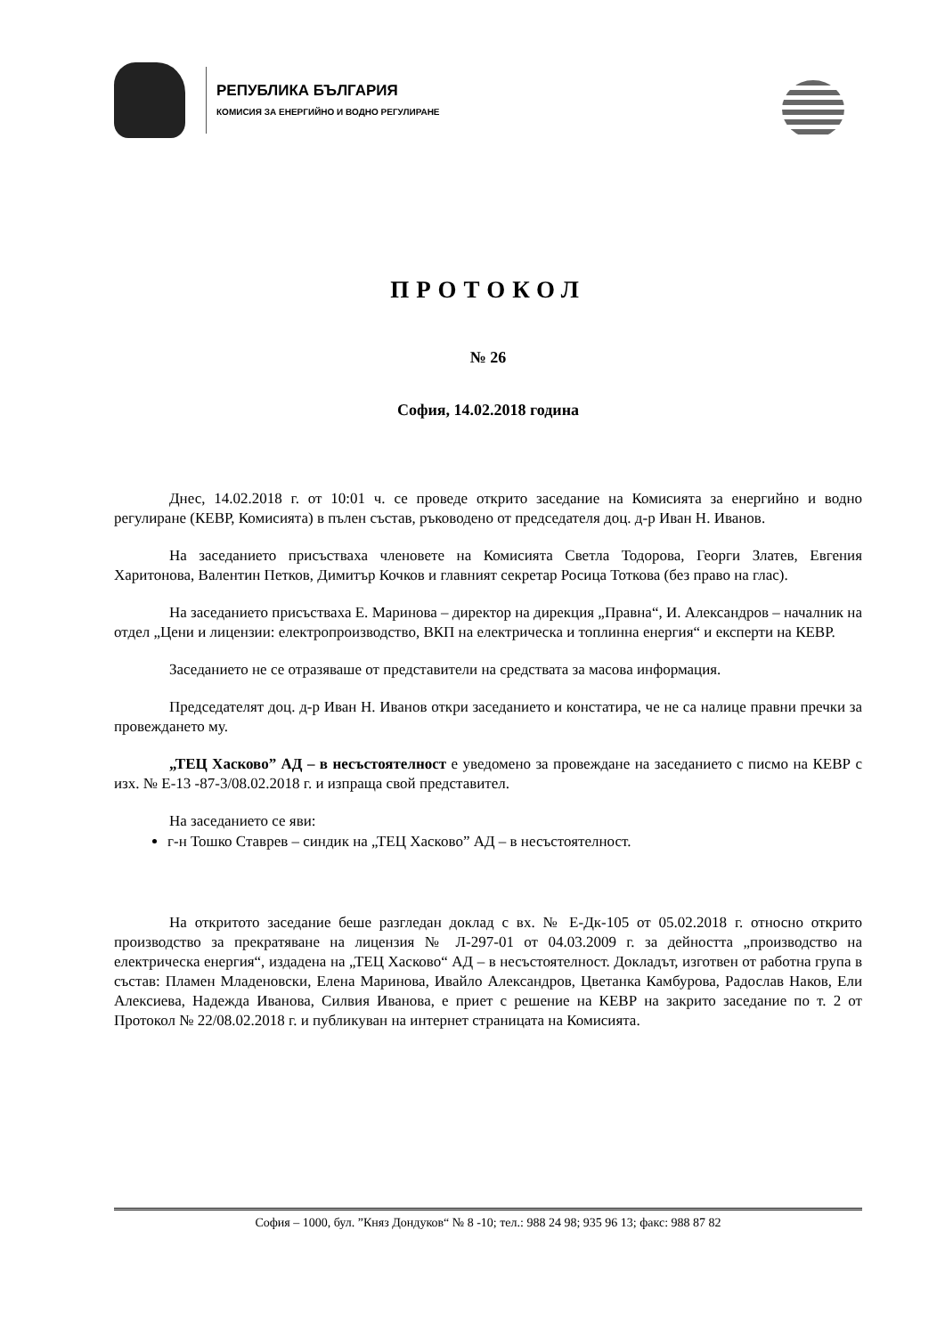РЕПУБЛИКА БЪЛГАРИЯ
КОМИСИЯ ЗА ЕНЕРГИЙНО И ВОДНО РЕГУЛИРАНЕ
ПРОТОКОЛ
№ 26
София, 14.02.2018 година
Днес, 14.02.2018 г. от 10:01 ч. се проведе открито заседание на Комисията за енергийно и водно регулиране (КЕВР, Комисията) в пълен състав, ръководено от председателя доц. д-р Иван Н. Иванов.
На заседанието присъстваха членовете на Комисията Светла Тодорова, Георги Златев, Евгения Харитонова, Валентин Петков, Димитър Кочков и главният секретар Росица Тоткова (без право на глас).
На заседанието присъстваха Е. Маринова – директор на дирекция „Правна“, И. Александров – началник на отдел „Цени и лицензии: електропроизводство, ВКП на електрическа и топлинна енергия“ и експерти на КЕВР.
Заседанието не се отразяваше от представители на средствата за масова информация.
Председателят доц. д-р Иван Н. Иванов откри заседанието и констатира, че не са налице правни пречки за провеждането му.
„ТЕЦ Хасково” АД – в несъстоятелност е уведомено за провеждане на заседанието с писмо на КЕВР с изх. № Е-13 -87-3/08.02.2018 г. и изпраща свой представител.
На заседанието се яви:
г-н Тошко Ставрев – синдик на „ТЕЦ Хасково” АД – в несъстоятелност.
На откритото заседание беше разгледан доклад с вх. № Е-Дк-105 от 05.02.2018 г. относно открито производство за прекратяване на лицензия № Л-297-01 от 04.03.2009 г. за дейността „производство на електрическа енергия“, издадена на „ТЕЦ Хасково“ АД – в несъстоятелност. Докладът, изготвен от работна група в състав: Пламен Младеновски, Елена Маринова, Ивайло Александров, Цветанка Камбурова, Радослав Наков, Ели Алексиева, Надежда Иванова, Силвия Иванова, е приет с решение на КЕВР на закрито заседание по т. 2 от Протокол № 22/08.02.2018 г. и публикуван на интернет страницата на Комисията.
София – 1000, бул. ”Княз Дондуков“ № 8 -10; тел.: 988 24 98; 935 96 13; факс: 988 87 82